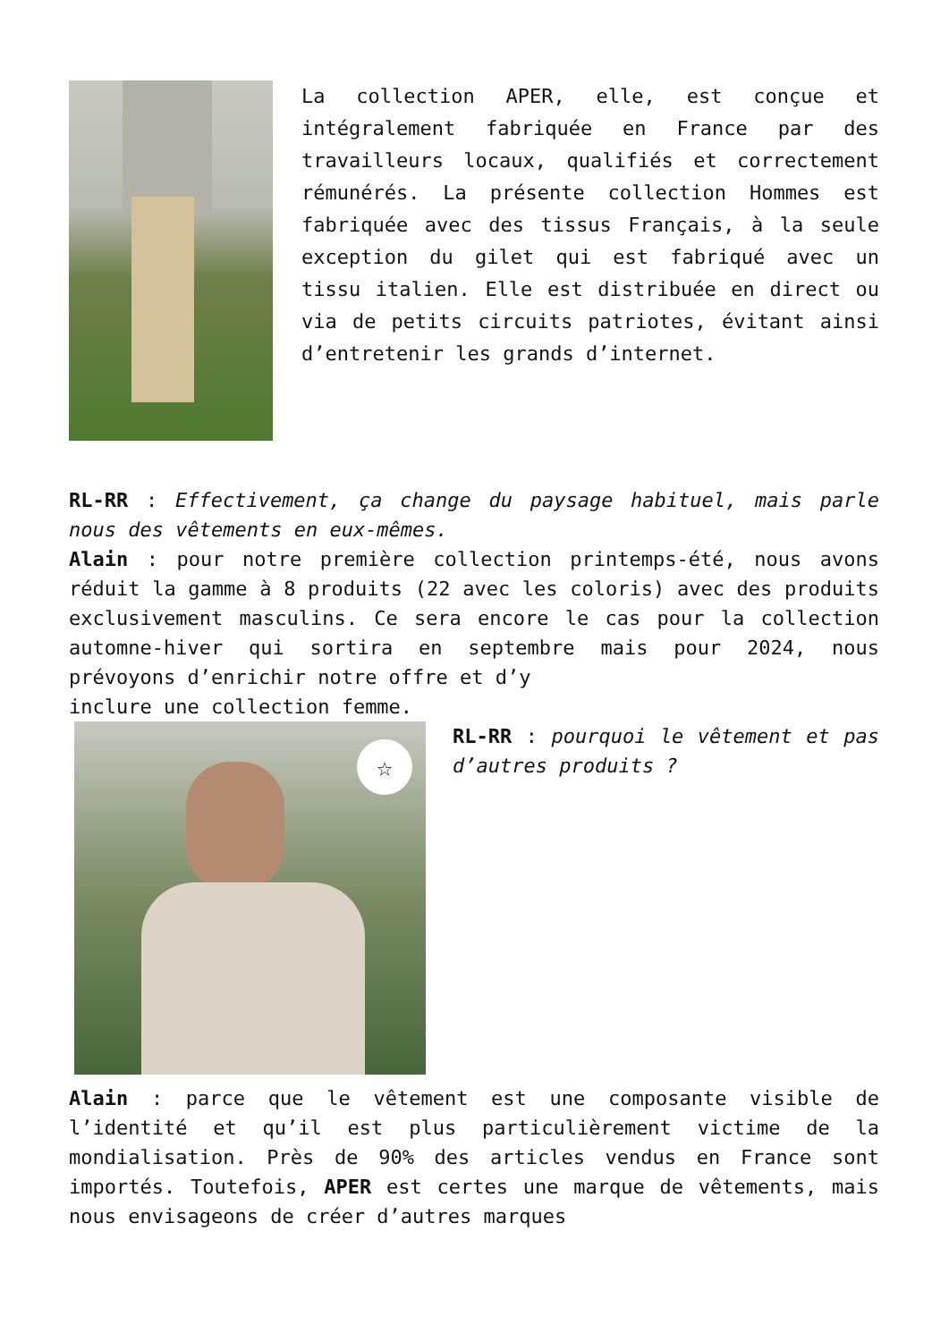La collection APER, elle, est conçue et intégralement fabriquée en France par des travailleurs locaux, qualifiés et correctement rémunérés. La présente collection Hommes est fabriquée avec des tissus Français, à la seule exception du gilet qui est fabriqué avec un tissu italien. Elle est distribuée en direct ou via de petits circuits patriotes, évitant ainsi d’entretenir les grands d’internet.
RL-RR : Effectivement, ça change du paysage habituel, mais parle nous des vêtements en eux-mêmes.
Alain : pour notre première collection printemps-été, nous avons réduit la gamme à 8 produits (22 avec les coloris) avec des produits exclusivement masculins. Ce sera encore le cas pour la collection automne-hiver qui sortira en septembre mais pour 2024, nous prévoyons d’enrichir notre offre et d’y
inclure une collection femme.
☆
RL-RR : pourquoi le vêtement et pas d’autres produits ?
Alain : parce que le vêtement est une composante visible de l’identité et qu’il est plus particulièrement victime de la mondialisation. Près de 90% des articles vendus en France sont importés. Toutefois, APER est certes une marque de vêtements, mais nous envisageons de créer d’autres marques